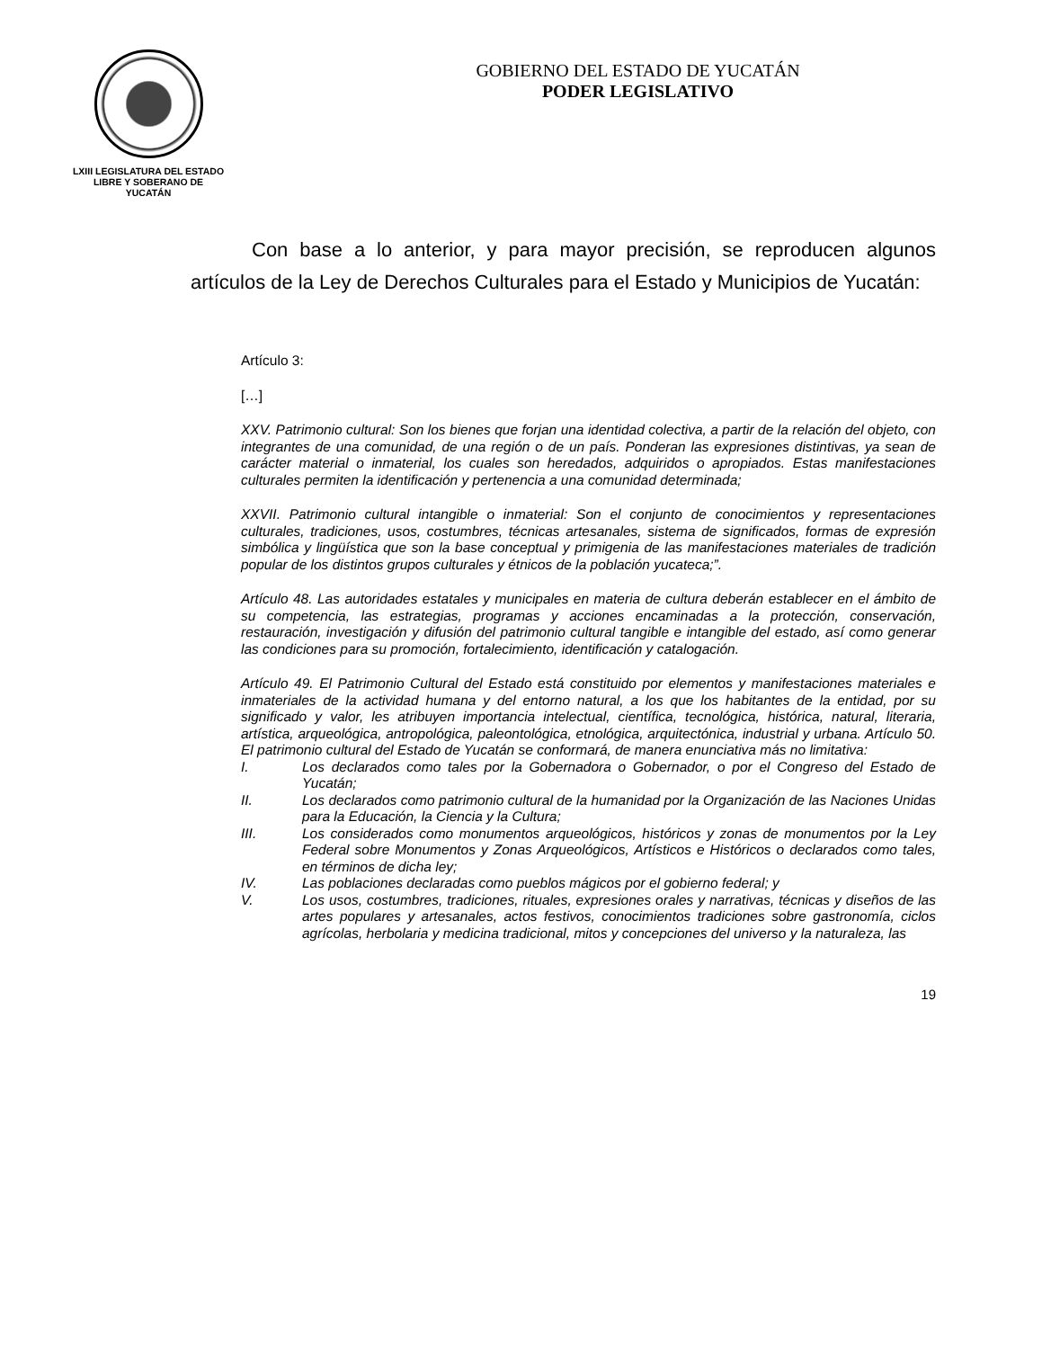LXIII LEGISLATURA DEL ESTADO
LIBRE Y SOBERANO DE
YUCATÁN
GOBIERNO DEL ESTADO DE YUCATÁN
PODER LEGISLATIVO
Con base a lo anterior, y para mayor precisión, se reproducen algunos artículos de la Ley de Derechos Culturales para el Estado y Municipios de Yucatán:
Artículo 3:
[…]
XXV. Patrimonio cultural: Son los bienes que forjan una identidad colectiva, a partir de la relación del objeto, con integrantes de una comunidad, de una región o de un país. Ponderan las expresiones distintivas, ya sean de carácter material o inmaterial, los cuales son heredados, adquiridos o apropiados. Estas manifestaciones culturales permiten la identificación y pertenencia a una comunidad determinada;
XXVII. Patrimonio cultural intangible o inmaterial: Son el conjunto de conocimientos y representaciones culturales, tradiciones, usos, costumbres, técnicas artesanales, sistema de significados, formas de expresión simbólica y lingüística que son la base conceptual y primigenia de las manifestaciones materiales de tradición popular de los distintos grupos culturales y étnicos de la población yucateca;”.
Artículo 48. Las autoridades estatales y municipales en materia de cultura deberán establecer en el ámbito de su competencia, las estrategias, programas y acciones encaminadas a la protección, conservación, restauración, investigación y difusión del patrimonio cultural tangible e intangible del estado, así como generar las condiciones para su promoción, fortalecimiento, identificación y catalogación.
Artículo 49. El Patrimonio Cultural del Estado está constituido por elementos y manifestaciones materiales e inmateriales de la actividad humana y del entorno natural, a los que los habitantes de la entidad, por su significado y valor, les atribuyen importancia intelectual, científica, tecnológica, histórica, natural, literaria, artística, arqueológica, antropológica, paleontológica, etnológica, arquitectónica, industrial y urbana. Artículo 50. El patrimonio cultural del Estado de Yucatán se conformará, de manera enunciativa más no limitativa:
I. Los declarados como tales por la Gobernadora o Gobernador, o por el Congreso del Estado de Yucatán;
II. Los declarados como patrimonio cultural de la humanidad por la Organización de las Naciones Unidas para la Educación, la Ciencia y la Cultura;
III. Los considerados como monumentos arqueológicos, históricos y zonas de monumentos por la Ley Federal sobre Monumentos y Zonas Arqueológicos, Artísticos e Históricos o declarados como tales, en términos de dicha ley;
IV. Las poblaciones declaradas como pueblos mágicos por el gobierno federal; y
V. Los usos, costumbres, tradiciones, rituales, expresiones orales y narrativas, técnicas y diseños de las artes populares y artesanales, actos festivos, conocimientos tradiciones sobre gastronomía, ciclos agrícolas, herbolaria y medicina tradicional, mitos y concepciones del universo y la naturaleza, las
19